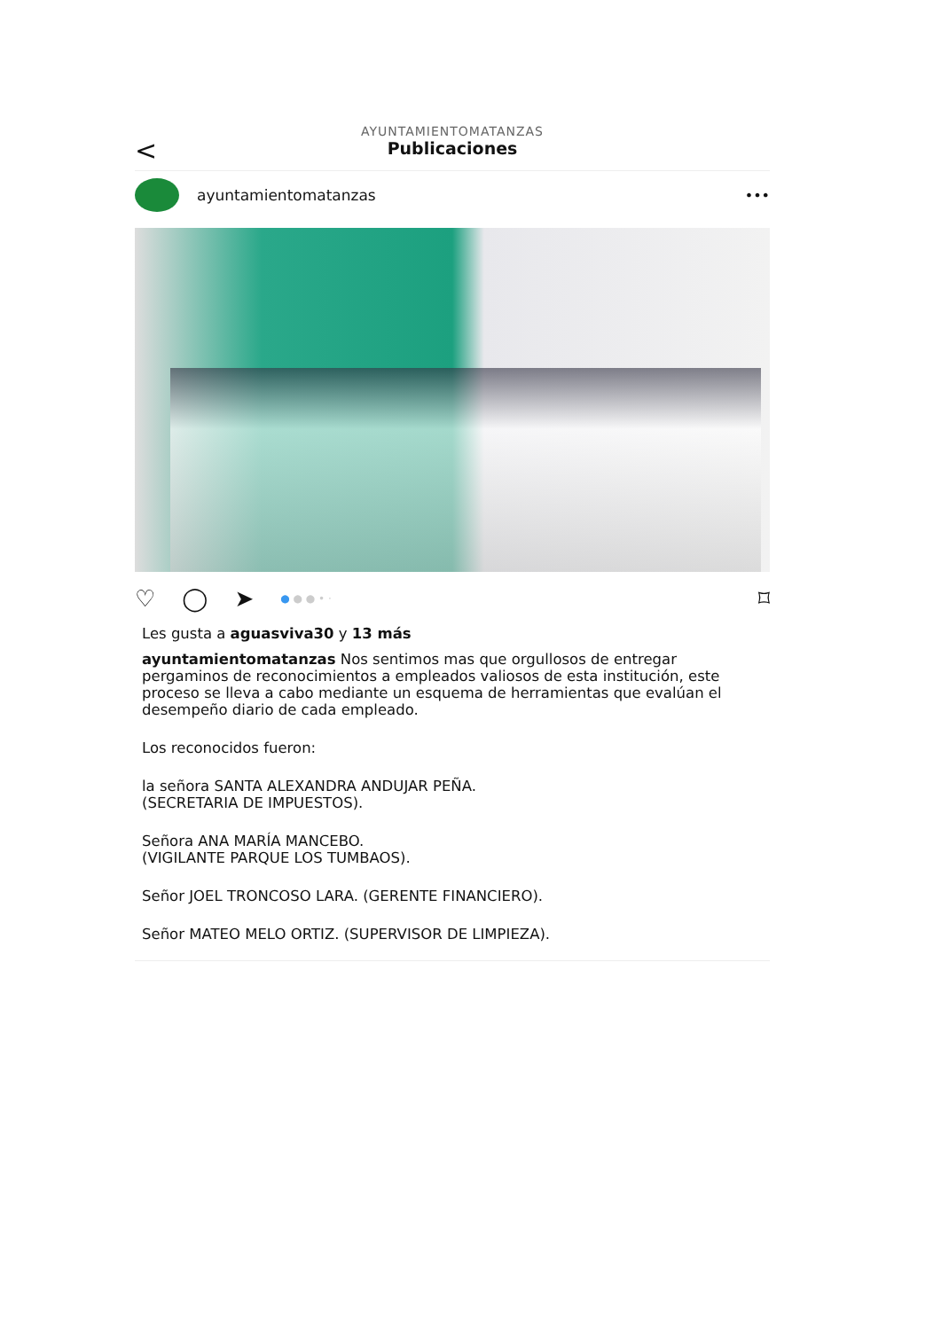<
AYUNTAMIENTOMATANZAS
Publicaciones
ayuntamientomatanzas •••
♡ ◯ ➤
● ● ● • ·
⌑
Les gusta a aguasviva30 y 13 más
ayuntamientomatanzas Nos sentimos mas que orgullosos de entregar pergaminos de reconocimientos a empleados valiosos de esta institución, este proceso se lleva a cabo mediante un esquema de herramientas que evalúan el desempeño diario de cada empleado.
Los reconocidos fueron:
la señora SANTA ALEXANDRA ANDUJAR PEÑA.
(SECRETARIA DE IMPUESTOS).
Señora ANA MARÍA MANCEBO.
(VIGILANTE PARQUE LOS TUMBAOS).
Señor JOEL TRONCOSO LARA. (GERENTE FINANCIERO).
Señor MATEO MELO ORTIZ. (SUPERVISOR DE LIMPIEZA).